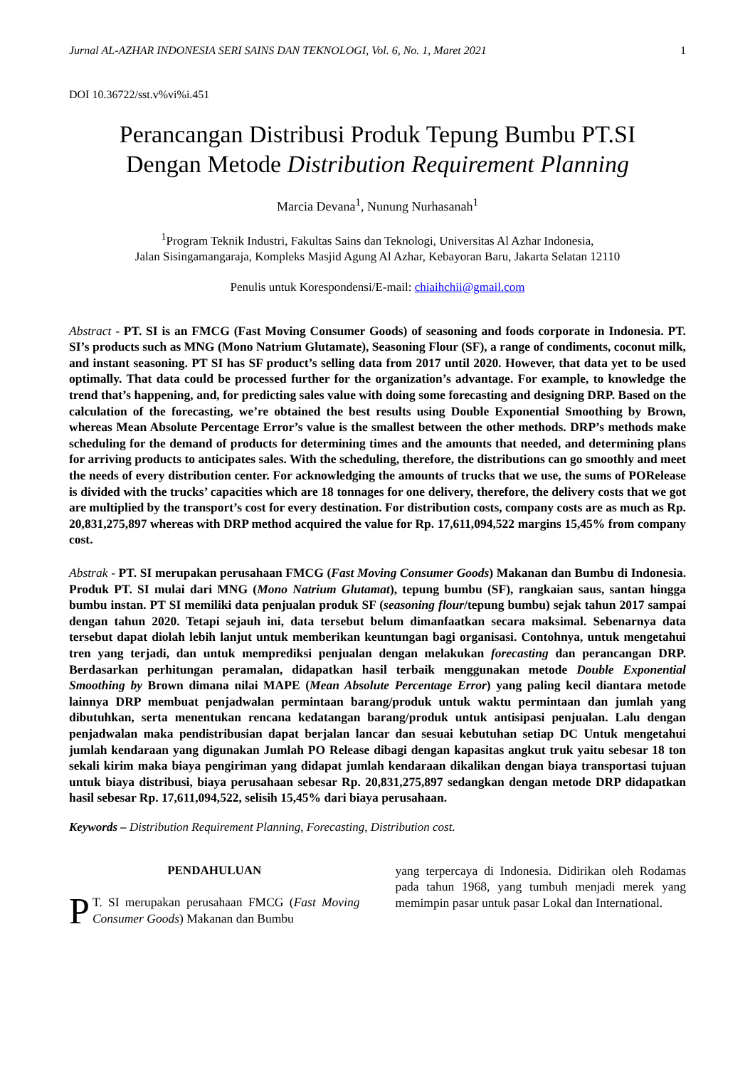Jurnal AL-AZHAR INDONESIA SERI SAINS DAN TEKNOLOGI, Vol. 6, No. 1, Maret 2021 1
DOI 10.36722/sst.v%vi%i.451
Perancangan Distribusi Produk Tepung Bumbu PT.SI
Dengan Metode Distribution Requirement Planning
Marcia Devana<sup>1</sup>, Nunung Nurhasanah<sup>1</sup>
<sup>1</sup> Program Teknik Industri, Fakultas Sains dan Teknologi, Universitas Al Azhar Indonesia,
Jalan Sisingamangaraja, Kompleks Masjid Agung Al Azhar, Kebayoran Baru, Jakarta Selatan 12110
Penulis untuk Korespondensi/E-mail: chiaihchii@gmail.com
Abstract - PT. SI is an FMCG (Fast Moving Consumer Goods) of seasoning and foods corporate in Indonesia. PT. SI’s products such as MNG (Mono Natrium Glutamate), Seasoning Flour (SF), a range of condiments, coconut milk, and instant seasoning. PT SI has SF product’s selling data from 2017 until 2020. However, that data yet to be used optimally. That data could be processed further for the organization’s advantage. For example, to knowledge the trend that’s happening, and, for predicting sales value with doing some forecasting and designing DRP. Based on the calculation of the forecasting, we’re obtained the best results using Double Exponential Smoothing by Brown, whereas Mean Absolute Percentage Error’s value is the smallest between the other methods. DRP’s methods make scheduling for the demand of products for determining times and the amounts that needed, and determining plans for arriving products to anticipates sales. With the scheduling, therefore, the distributions can go smoothly and meet the needs of every distribution center. For acknowledging the amounts of trucks that we use, the sums of PORelease is divided with the trucks’ capacities which are 18 tonnages for one delivery, therefore, the delivery costs that we got are multiplied by the transport’s cost for every destination. For distribution costs, company costs are as much as Rp. 20,831,275,897 whereas with DRP method acquired the value for Rp. 17,611,094,522 margins 15,45% from company cost.
Abstrak - PT. SI merupakan perusahaan FMCG (Fast Moving Consumer Goods) Makanan dan Bumbu di Indonesia. Produk PT. SI mulai dari MNG (Mono Natrium Glutamat), tepung bumbu (SF), rangkaian saus, santan hingga bumbu instan. PT SI memiliki data penjualan produk SF (seasoning flour/tepung bumbu) sejak tahun 2017 sampai dengan tahun 2020. Tetapi sejauh ini, data tersebut belum dimanfaatkan secara maksimal. Sebenarnya data tersebut dapat diolah lebih lanjut untuk memberikan keuntungan bagi organisasi. Contohnya, untuk mengetahui tren yang terjadi, dan untuk memprediksi penjualan dengan melakukan forecasting dan perancangan DRP. Berdasarkan perhitungan peramalan, didapatkan hasil terbaik menggunakan metode Double Exponential Smoothing by Brown dimana nilai MAPE (Mean Absolute Percentage Error) yang paling kecil diantara metode lainnya DRP membuat penjadwalan permintaan barang/produk untuk waktu permintaan dan jumlah yang dibutuhkan, serta menentukan rencana kedatangan barang/produk untuk antisipasi penjualan. Lalu dengan penjadwalan maka pendistribusian dapat berjalan lancar dan sesuai kebutuhan setiap DC Untuk mengetahui jumlah kendaraan yang digunakan Jumlah PO Release dibagi dengan kapasitas angkut truk yaitu sebesar 18 ton sekali kirim maka biaya pengiriman yang didapat jumlah kendaraan dikalikan dengan biaya transportasi tujuan untuk biaya distribusi, biaya perusahaan sebesar Rp. 20,831,275,897 sedangkan dengan metode DRP didapatkan hasil sebesar Rp. 17,611,094,522, selisih 15,45% dari biaya perusahaan.
Keywords – Distribution Requirement Planning, Forecasting, Distribution cost.
PENDAHULUAN
PT. SI merupakan perusahaan FMCG (Fast Moving Consumer Goods) Makanan dan Bumbu
yang terpercaya di Indonesia. Didirikan oleh Rodamas pada tahun 1968, yang tumbuh menjadi merek yang memimpin pasar untuk pasar Lokal dan International.